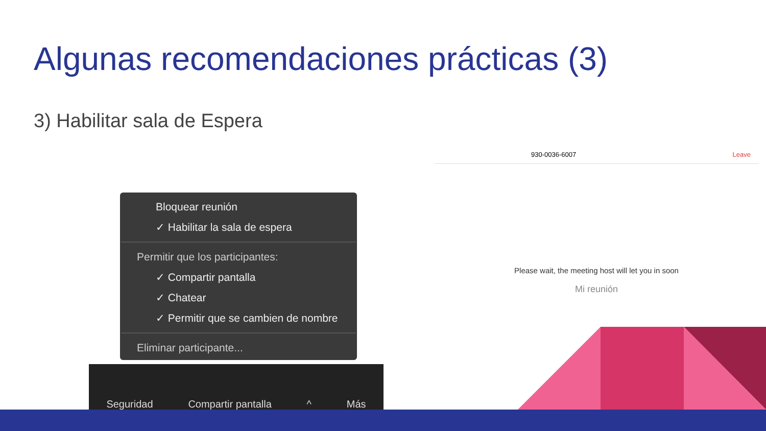Algunas recomendaciones prácticas (3)
3) Habilitar sala de Espera
Bloquear reunión
✓ Habilitar la sala de espera
Permitir que los participantes:
✓ Compartir pantalla
✓ Chatear
✓ Permitir que se cambien de nombre
Eliminar participante...
Seguridad Compartir pantalla ^ Más
930-0036-6007 Leave
Please wait, the meeting host will let you in soon
Mi reunión